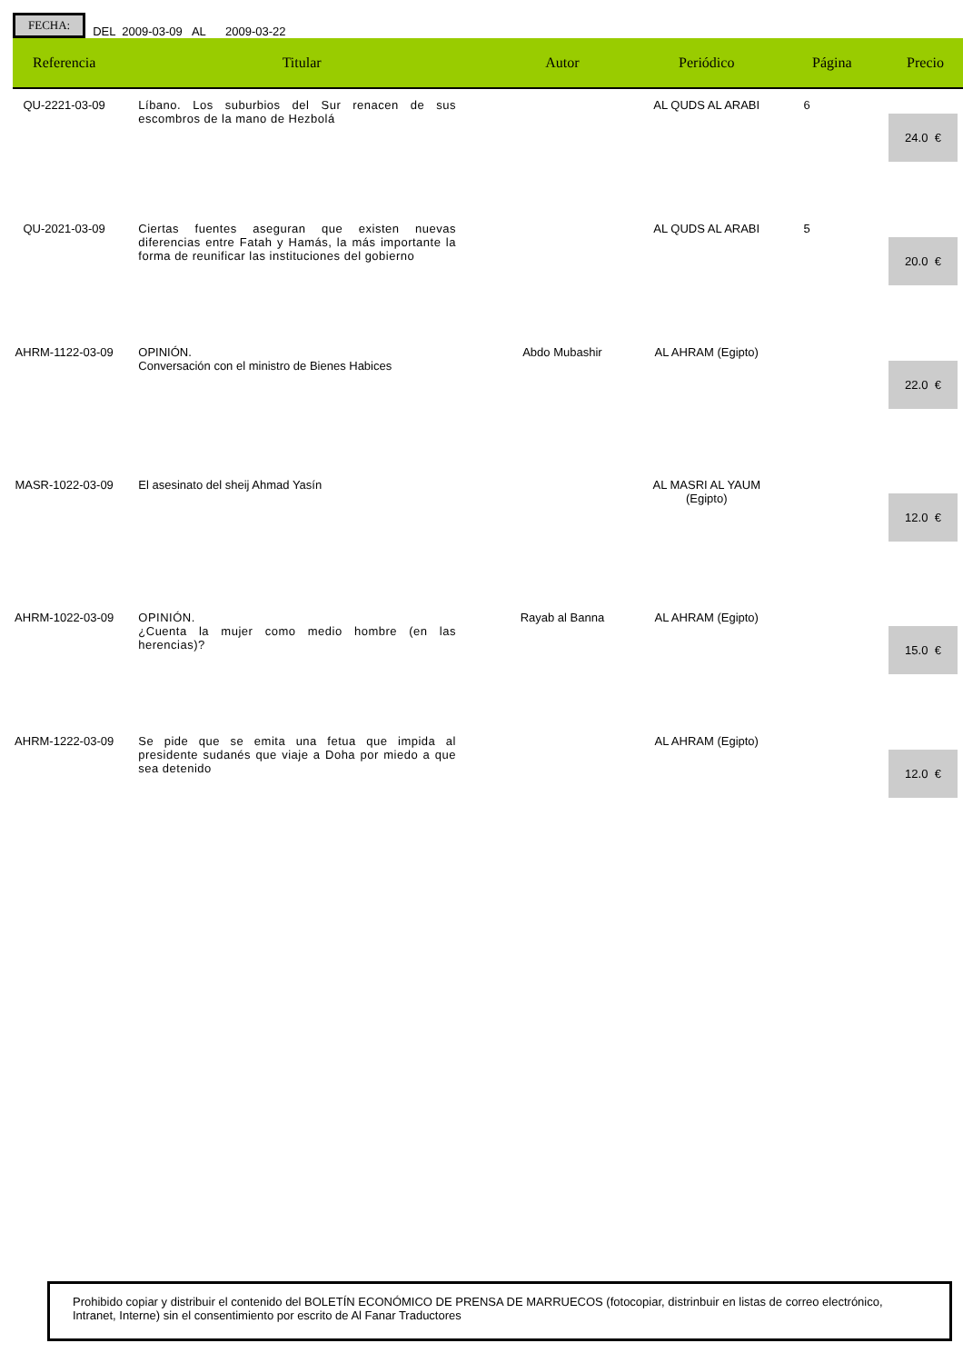FECHA: DEL 2009-03-09 AL 2009-03-22
| Referencia | Titular | Autor | Periódico | Página | Precio |
| --- | --- | --- | --- | --- | --- |
| QU-2221-03-09 | Líbano. Los suburbios del Sur renacen de sus escombros de la mano de Hezbolá | | AL QUDS AL ARABI | 6 | 24.0 € |
| QU-2021-03-09 | Ciertas fuentes aseguran que existen nuevas diferencias entre Fatah y Hamás, la más importante la forma de reunificar las instituciones del gobierno | | AL QUDS AL ARABI | 5 | 20.0 € |
| AHRM-1122-03-09 | OPINIÓN. Conversación con el ministro de Bienes Habices | Abdo Mubashir | AL AHRAM (Egipto) | | 22.0 € |
| MASR-1022-03-09 | El asesinato del sheij Ahmad Yasín | | AL MASRI AL YAUM (Egipto) | | 12.0 € |
| AHRM-1022-03-09 | OPINIÓN. ¿Cuenta la mujer como medio hombre (en las herencias)? | Rayab al Banna | AL AHRAM (Egipto) | | 15.0 € |
| AHRM-1222-03-09 | Se pide que se emita una fetua que impida al presidente sudanés que viaje a Doha por miedo a que sea detenido | | AL AHRAM (Egipto) | | 12.0 € |
Prohibido copiar y distribuir el contenido del BOLETÍN ECONÓMICO DE PRENSA DE MARRUECOS (fotocopiar, distrinbuir en listas de correo electrónico, Intranet, Interne) sin el consentimiento por escrito de Al Fanar Traductores